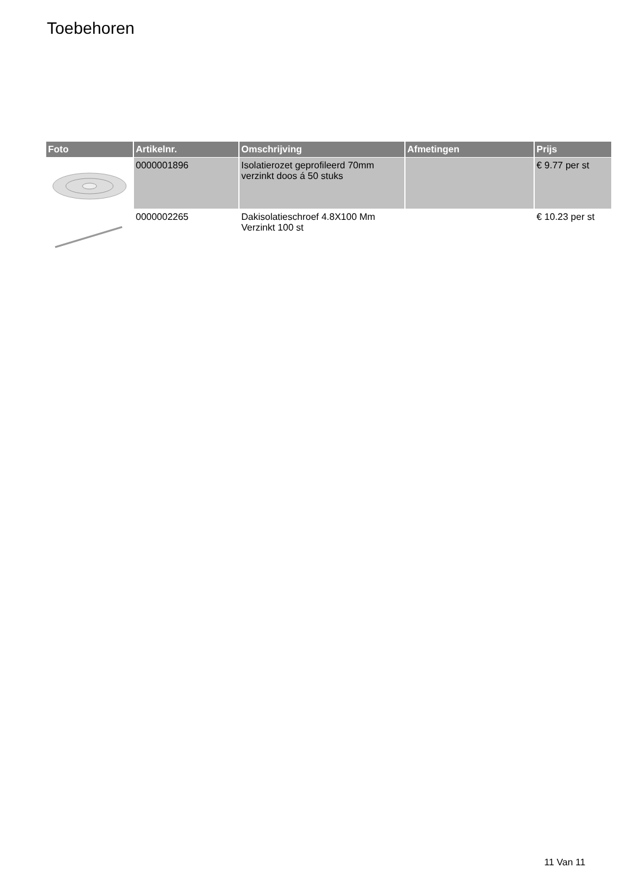Toebehoren
| Foto | Artikelnr. | Omschrijving | Afmetingen | Prijs |
| --- | --- | --- | --- | --- |
| | 0000001896 | Isolatierozet geprofileerd 70mm verzinkt doos á 50 stuks | | € 9.77 per st |
| | 0000002265 | Dakisolatieschroef 4.8X100 Mm Verzinkt 100 st | | € 10.23 per st |
11 Van 11